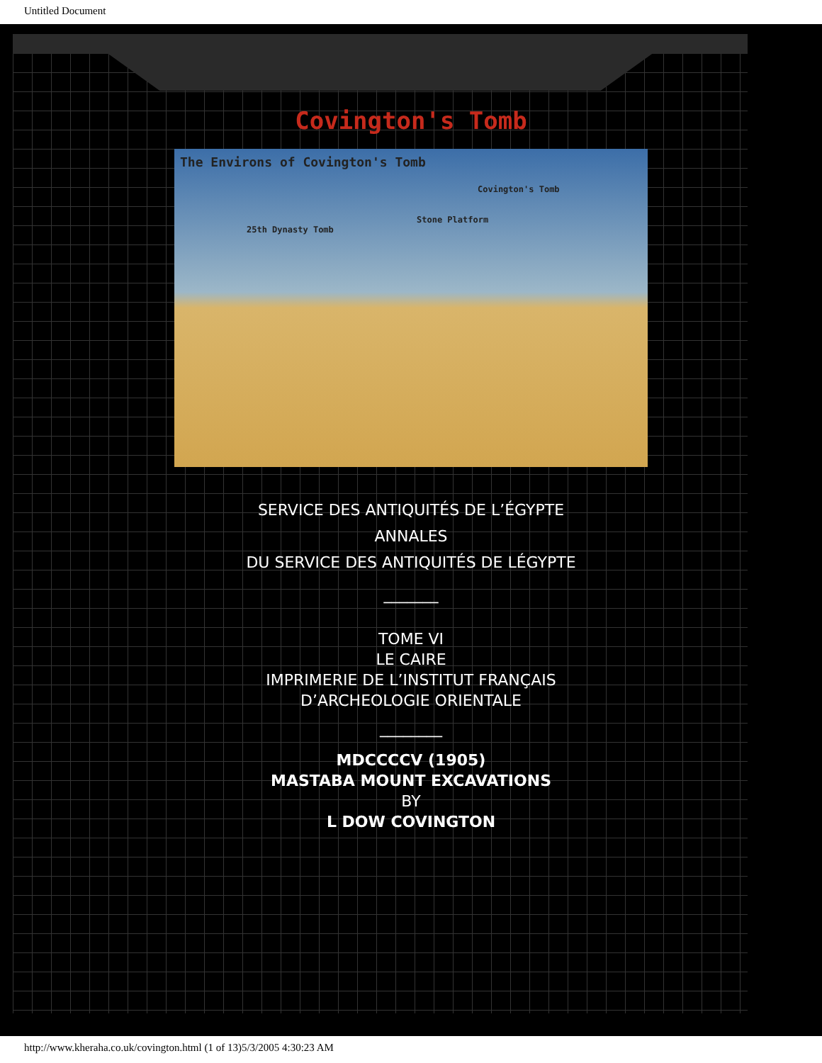Untitled Document
Covington's Tomb
The Environs of Covington's Tomb
Covington's Tomb
Stone Platform
25th Dynasty Tomb
SERVICE DES ANTIQUITÉS DE L’ÉGYPTE
ANNALES
DU SERVICE DES ANTIQUITÉS DE LÉGYPTE
_______
TOME VI
LE CAIRE
IMPRIMERIE DE L’INSTITUT FRANÇAIS
D’ARCHEOLOGIE ORIENTALE
________
MDCCCCV (1905)
MASTABA MOUNT EXCAVATIONS
BY
L DOW COVINGTON
http://www.kheraha.co.uk/covington.html (1 of 13)5/3/2005 4:30:23 AM